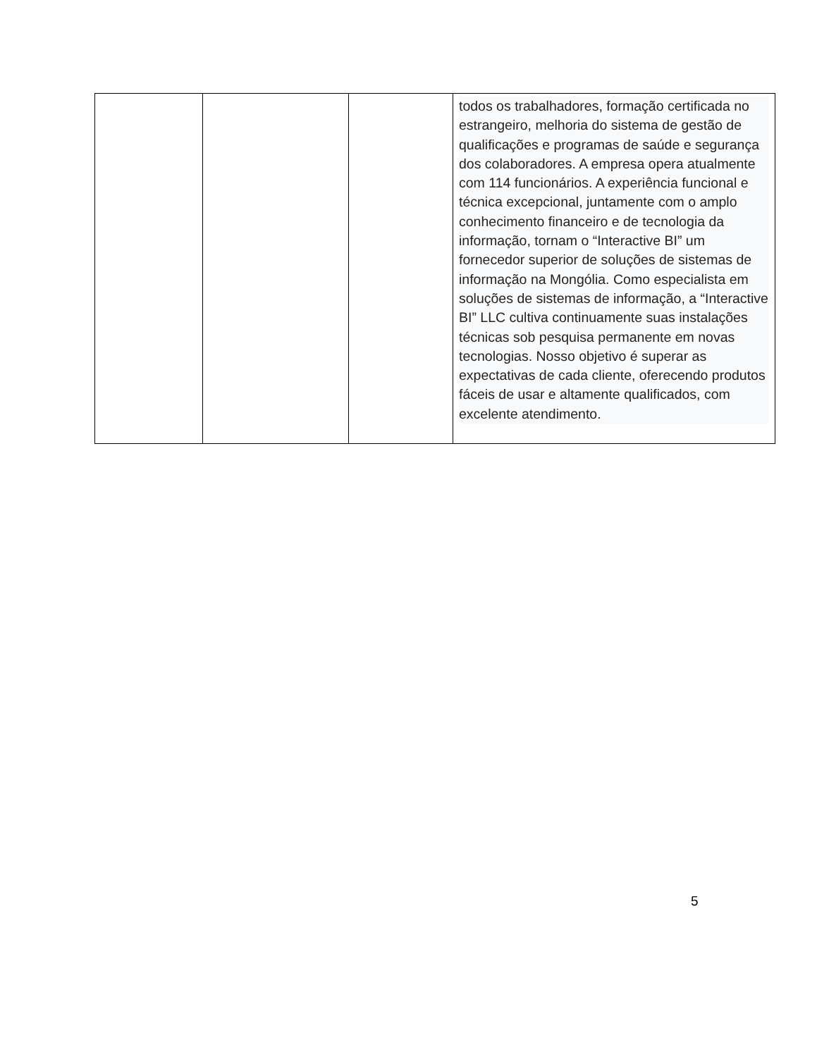| | | | todos os trabalhadores, formação certificada no estrangeiro, melhoria do sistema de gestão de qualificações e programas de saúde e segurança dos colaboradores. A empresa opera atualmente com 114 funcionários. A experiência funcional e técnica excepcional, juntamente com o amplo conhecimento financeiro e de tecnologia da informação, tornam o “Interactive BI” um fornecedor superior de soluções de sistemas de informação na Mongólia. Como especialista em soluções de sistemas de informação, a “Interactive BI” LLC cultiva continuamente suas instalações técnicas sob pesquisa permanente em novas tecnologias. Nosso objetivo é superar as expectativas de cada cliente, oferecendo produtos fáceis de usar e altamente qualificados, com excelente atendimento. |
5